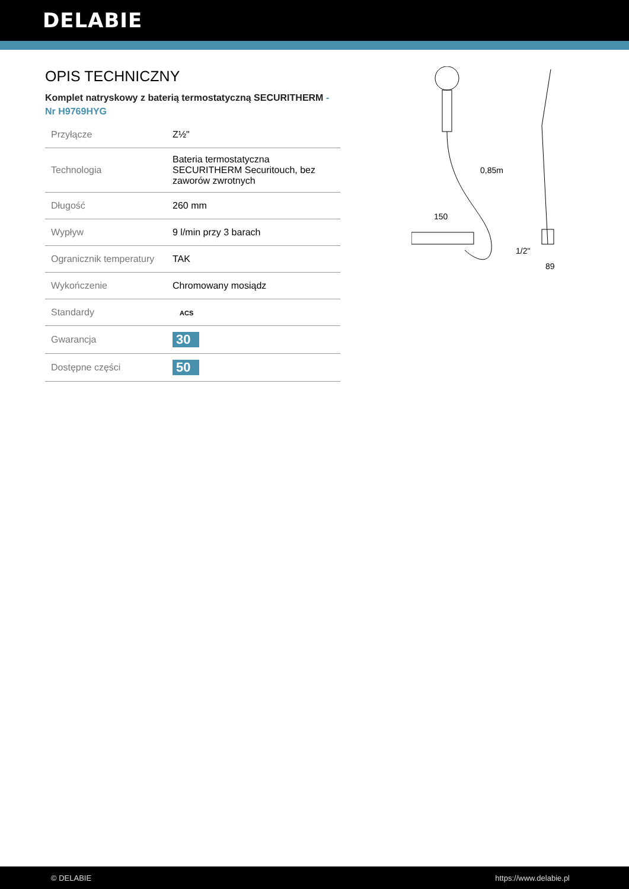DELABIE
OPIS TECHNICZNY
Komplet natryskowy z baterią termostatyczną SECURITHERM - Nr H9769HYG
| Przyłącze | Z½" |
| Technologia | Bateria termostatyczna SECURITHERM Securitouch, bez zaworów zwrotnych |
| Długość | 260 mm |
| Wypływ | 9 l/min przy 3 barach |
| Ogranicznik temperatury | TAK |
| Wykończenie | Chromowany mosiądz |
| Standardy | ACS |
| Gwarancja | 30 |
| Dostępne części | 50 |
150
0,85m
1/2"
89
© DELABIE https://www.delabie.pl